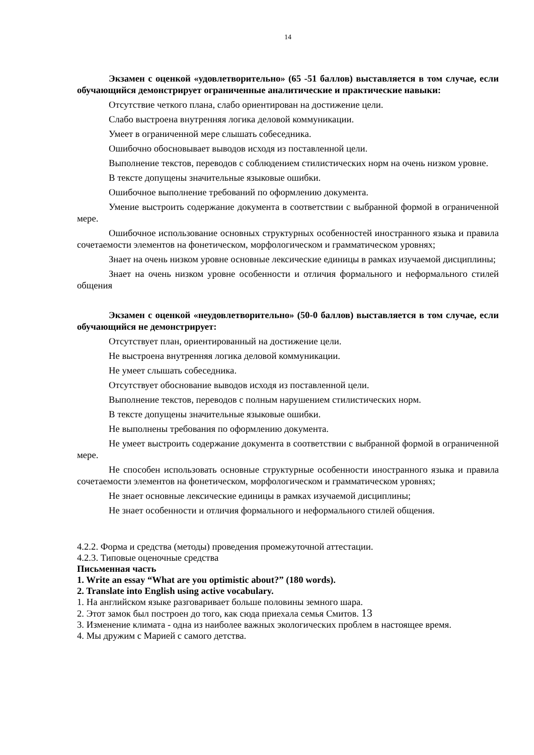14
Экзамен с оценкой «удовлетворительно» (65 -51 баллов) выставляется в том случае, если обучающийся демонстрирует ограниченные аналитические и практические навыки:
Отсутствие четкого плана, слабо ориентирован на достижение цели.
Слабо выстроена внутренняя логика деловой коммуникации.
Умеет в ограниченной мере слышать собеседника.
Ошибочно обосновывает выводов исходя из поставленной цели.
Выполнение текстов, переводов с соблюдением стилистических норм на очень низком уровне.
В тексте допущены значительные языковые ошибки.
Ошибочное выполнение требований по оформлению документа.
Умение выстроить содержание документа в соответствии с выбранной формой в ограниченной мере.
Ошибочное использование основных структурных особенностей иностранного языка и правила сочетаемости элементов на фонетическом, морфологическом и грамматическом уровнях;
Знает на очень низком уровне основные лексические единицы в рамках изучаемой дисциплины;
Знает на очень низком уровне особенности и отличия формального и неформального стилей общения
Экзамен с оценкой «неудовлетворительно» (50-0 баллов) выставляется в том случае, если обучающийся не демонстрирует:
Отсутствует план, ориентированный на достижение цели.
Не выстроена внутренняя логика деловой коммуникации.
Не умеет слышать собеседника.
Отсутствует обоснование выводов исходя из поставленной цели.
Выполнение текстов, переводов с полным нарушением стилистических норм.
В тексте допущены значительные языковые ошибки.
Не выполнены требования по оформлению документа.
Не умеет выстроить содержание документа в соответствии с выбранной формой в ограниченной мере.
Не способен использовать основные структурные особенности иностранного языка и правила сочетаемости элементов на фонетическом, морфологическом и грамматическом уровнях;
Не знает основные лексические единицы в рамках изучаемой дисциплины;
Не знает особенности и отличия формального и неформального стилей общения.
4.2.2. Форма и средства (методы) проведения промежуточной аттестации.
4.2.3. Типовые оценочные средства
Письменная часть
1. Write an essay “What are you optimistic about?” (180 words).
2. Translate into English using active vocabulary.
1. На английском языке разговаривает больше половины земного шара.
2. Этот замок был построен до того, как сюда приехала семья Смитов. 13
3. Изменение климата - одна из наиболее важных экологических проблем в настоящее время.
4. Мы дружим с Марией с самого детства.